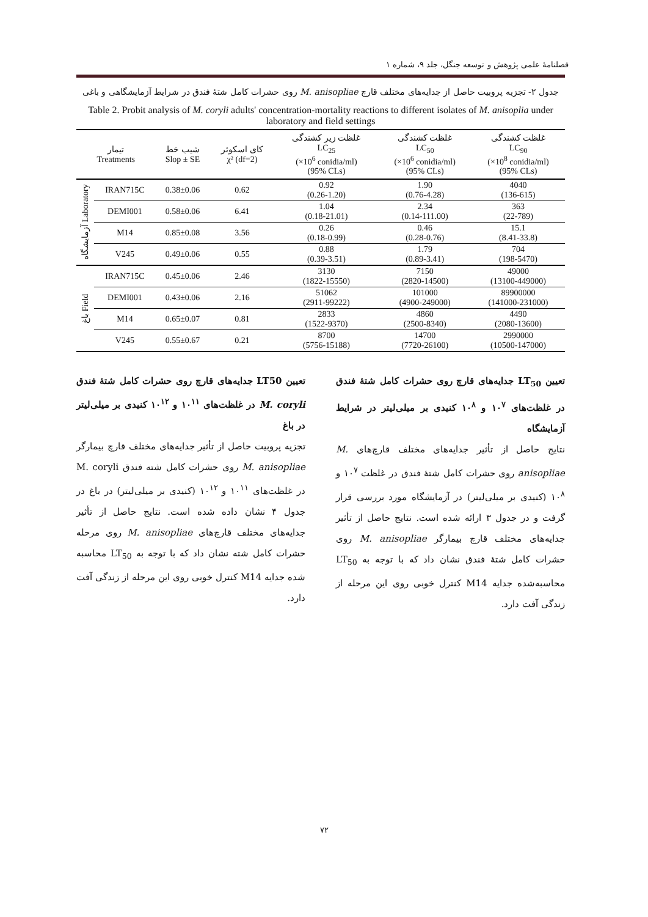فصلنامۀ علمی پژوهش و توسعه جنگل، جلد ۹، شماره ۱
جدول ۲- تجزیه پروبیت حاصل از جدایه‌های مختلف قارچ M. anisopliae روی حشرات کامل شتۀ فندق در شرایط آزمایشگاهی و باغی
Table 2. Probit analysis of M. coryli adults' concentration-mortality reactions to different isolates of M. anisoplia under laboratory and field settings
| تیمار Treatments | | شیب خط Slop ± SE | کای اسکوئر χ² (df=2) | غلظت زیر کشندگی LC<sub>25</sub> (×10<sup>6</sup> conidia/ml) (95% CLs) | غلظت کشندگی LC<sub>50</sub> (×10<sup>6</sup> conidia/ml) (95% CLs) | غلظت کشندگی LC<sub>90</sub> (×10<sup>8</sup> conidia/ml) (95% CLs) |
| --- | --- | --- | --- | --- | --- | --- |
| آزمایشگاه Laboratory | IRAN715C | 0.38±0.06 | 0.62 | 0.92 (0.26-1.20) | 1.90 (0.76-4.28) | 4040 (136-615) |
| | DEMI001 | 0.58±0.06 | 6.41 | 1.04 (0.18-21.01) | 2.34 (0.14-111.00) | 363 (22-789) |
| | M14 | 0.85±0.08 | 3.56 | 0.26 (0.18-0.99) | 0.46 (0.28-0.76) | 15.1 (8.41-33.8) |
| | V245 | 0.49±0.06 | 0.55 | 0.88 (0.39-3.51) | 1.79 (0.89-3.41) | 704 (198-5470) |
| باغ Field | IRAN715C | 0.45±0.06 | 2.46 | 3130 (1822-15550) | 7150 (2820-14500) | 49000 (13100-449000) |
| | DEMI001 | 0.43±0.06 | 2.16 | 51062 (2911-99222) | 101000 (4900-249000) | 89900000 (141000-231000) |
| | M14 | 0.65±0.07 | 0.81 | 2833 (1522-9370) | 4860 (2500-8340) | 4490 (2080-13600) |
| | V245 | 0.55±0.67 | 0.21 | 8700 (5756-15188) | 14700 (7720-26100) | 2990000 (10500-147000) |
تعیین LT<sub>50</sub> جدایه‌های قارچ روی حشرات کامل شتۀ فندق در غلظت‌های ۱۰<sup>۷</sup> و ۱۰<sup>۸</sup> کنیدی بر میلی‌لیتر در شرایط آزمایشگاه
نتایج حاصل از تأثیر جدایه‌های مختلف قارچ‌های M. anisopliae روی حشرات کامل شتۀ فندق در غلظت ۱۰<sup>۷</sup> و ۱۰<sup>۸</sup> (کنیدی بر میلی‌لیتر) در آزمایشگاه مورد بررسی قرار گرفت و در جدول ۳ ارائه شده است. نتایج حاصل از تأثیر جدایه‌های مختلف قارچ بیمارگر M. anisopliae روی حشرات کامل شتۀ فندق نشان داد که با توجه به LT<sub>50</sub> محاسبه‌شده جدایه M14 کنترل خوبی روی این مرحله از زندگی آفت دارد.
تعیین LT50 جدایه‌های قارچ روی حشرات کامل شتۀ فندق M. coryli در غلظت‌های ۱۰<sup>۱۱</sup> و ۱۰<sup>۱۲</sup> کنیدی بر میلی‌لیتر در باغ
تجزیه پروبیت حاصل از تأثیر جدایه‌های مختلف قارچ بیمارگر M. anisopliae روی حشرات کامل شته فندق M. coryli در غلظت‌های ۱۰<sup>۱۱</sup> و ۱۰<sup>۱۲</sup> (کنیدی بر میلی‌لیتر) در باغ در جدول ۴ نشان داده شده است. نتایج حاصل از تأثیر جدایه‌های مختلف قارچ‌های M. anisopliae روی مرحله حشرات کامل شته نشان داد که با توجه به LT<sub>50</sub> محاسبه شده جدایه M14 کنترل خوبی روی این مرحله از زندگی آفت دارد.
۷۲